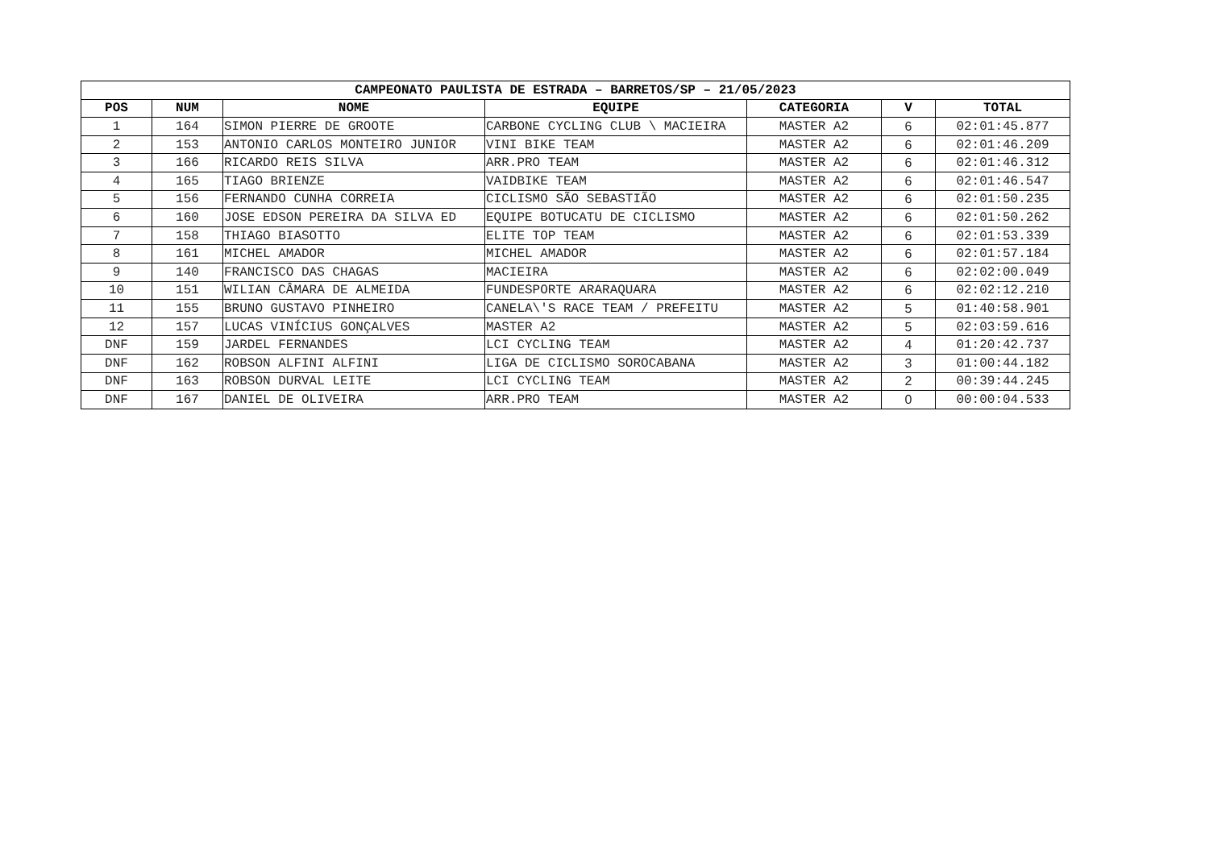| CAMPEONATO PAULISTA DE ESTRADA – BARRETOS/SP – 21/05/2023 | | | | | | |
| --- | --- | --- | --- | --- | --- | --- |
| POS | NUM | NOME | EQUIPE | CATEGORIA | V | TOTAL |
| 1 | 164 | SIMON PIERRE DE GROOTE | CARBONE CYCLING CLUB \ MACIEIRA | MASTER A2 | 6 | 02:01:45.877 |
| 2 | 153 | ANTONIO CARLOS MONTEIRO JUNIOR | VINI BIKE TEAM | MASTER A2 | 6 | 02:01:46.209 |
| 3 | 166 | RICARDO REIS SILVA | ARR.PRO TEAM | MASTER A2 | 6 | 02:01:46.312 |
| 4 | 165 | TIAGO BRIENZE | VAIDBIKE TEAM | MASTER A2 | 6 | 02:01:46.547 |
| 5 | 156 | FERNANDO CUNHA CORREIA | CICLISMO SÃO SEBASTIÃO | MASTER A2 | 6 | 02:01:50.235 |
| 6 | 160 | JOSE EDSON PEREIRA DA SILVA ED | EQUIPE BOTUCATU DE CICLISMO | MASTER A2 | 6 | 02:01:50.262 |
| 7 | 158 | THIAGO BIASOTTO | ELITE TOP TEAM | MASTER A2 | 6 | 02:01:53.339 |
| 8 | 161 | MICHEL AMADOR | MICHEL AMADOR | MASTER A2 | 6 | 02:01:57.184 |
| 9 | 140 | FRANCISCO DAS CHAGAS | MACIEIRA | MASTER A2 | 6 | 02:02:00.049 |
| 10 | 151 | WILIAN CÂMARA DE ALMEIDA | FUNDESPORTE ARARAQUARA | MASTER A2 | 6 | 02:02:12.210 |
| 11 | 155 | BRUNO GUSTAVO PINHEIRO | CANELA\'S RACE TEAM / PREFEITU | MASTER A2 | 5 | 01:40:58.901 |
| 12 | 157 | LUCAS VINÍCIUS GONÇALVES | MASTER A2 | MASTER A2 | 5 | 02:03:59.616 |
| DNF | 159 | JARDEL FERNANDES | LCI CYCLING TEAM | MASTER A2 | 4 | 01:20:42.737 |
| DNF | 162 | ROBSON ALFINI ALFINI | LIGA DE CICLISMO SOROCABANA | MASTER A2 | 3 | 01:00:44.182 |
| DNF | 163 | ROBSON DURVAL LEITE | LCI CYCLING TEAM | MASTER A2 | 2 | 00:39:44.245 |
| DNF | 167 | DANIEL DE OLIVEIRA | ARR.PRO TEAM | MASTER A2 | 0 | 00:00:04.533 |